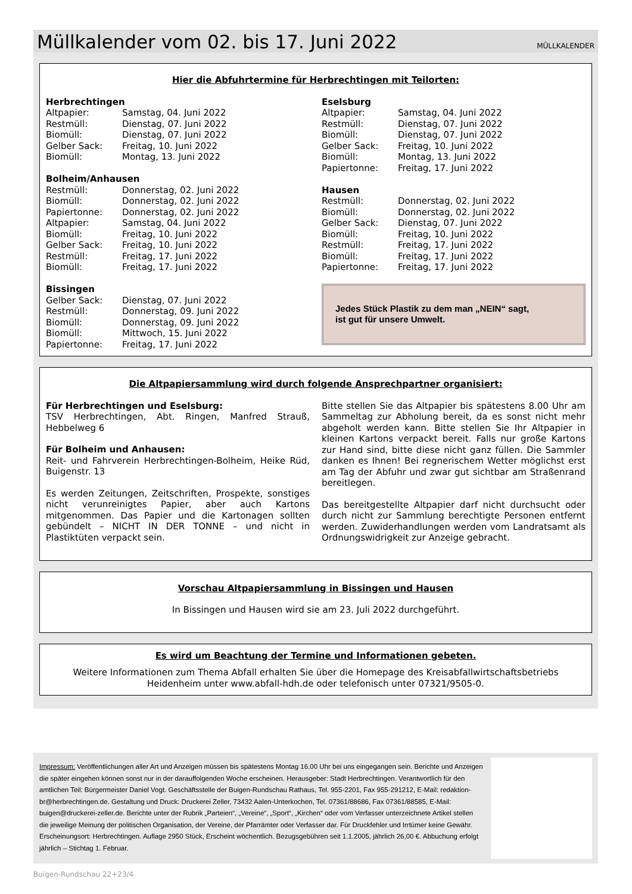Müllkalender vom 02. bis 17. Juni 2022
MÜLLKALENDER
Hier die Abfuhrtermine für Herbrechtingen mit Teilorten:
Herbrechtingen
| Altpapier: | Samstag, 04. Juni 2022 |
| Restmüll: | Dienstag, 07. Juni 2022 |
| Biomüll: | Dienstag, 07. Juni 2022 |
| Gelber Sack: | Freitag, 10. Juni 2022 |
| Biomüll: | Montag, 13. Juni 2022 |
Bolheim/Anhausen
| Restmüll: | Donnerstag, 02. Juni 2022 |
| Biomüll: | Donnerstag, 02. Juni 2022 |
| Papiertonne: | Donnerstag, 02. Juni 2022 |
| Altpapier: | Samstag, 04. Juni 2022 |
| Biomüll: | Freitag, 10. Juni 2022 |
| Gelber Sack: | Freitag, 10. Juni 2022 |
| Restmüll: | Freitag, 17. Juni 2022 |
| Biomüll: | Freitag, 17. Juni 2022 |
Bissingen
| Gelber Sack: | Dienstag, 07. Juni 2022 |
| Restmüll: | Donnerstag, 09. Juni 2022 |
| Biomüll: | Donnerstag, 09. Juni 2022 |
| Biomüll: | Mittwoch, 15. Juni 2022 |
| Papiertonne: | Freitag, 17. Juni 2022 |
Eselsburg
| Altpapier: | Samstag, 04. Juni 2022 |
| Restmüll: | Dienstag, 07. Juni 2022 |
| Biomüll: | Dienstag, 07. Juni 2022 |
| Gelber Sack: | Freitag, 10. Juni 2022 |
| Biomüll: | Montag, 13. Juni 2022 |
| Papiertonne: | Freitag, 17. Juni 2022 |
Hausen
| Restmüll: | Donnerstag, 02. Juni 2022 |
| Biomüll: | Donnerstag, 02. Juni 2022 |
| Gelber Sack: | Dienstag, 07. Juni 2022 |
| Biomüll: | Freitag, 10. Juni 2022 |
| Restmüll: | Freitag, 17. Juni 2022 |
| Biomüll: | Freitag, 17. Juni 2022 |
| Papiertonne: | Freitag, 17. Juni 2022 |
Jedes Stück Plastik zu dem man „NEIN“ sagt,
ist gut für unsere Umwelt.
Die Altpapiersammlung wird durch folgende Ansprechpartner organisiert:
Für Herbrechtingen und Eselsburg:
TSV Herbrechtingen, Abt. Ringen, Manfred Strauß, Hebbelweg 6
Für Bolheim und Anhausen:
Reit- und Fahrverein Herbrechtingen-Bolheim, Heike Rüd, Buigenstr. 13
Es werden Zeitungen, Zeitschriften, Prospekte, sonstiges nicht verunreinigtes Papier, aber auch Kartons mitgenommen. Das Papier und die Kartonagen sollten gebündelt – NICHT IN DER TONNE – und nicht in Plastiktüten verpackt sein.
Bitte stellen Sie das Altpapier bis spätestens 8.00 Uhr am Sammeltag zur Abholung bereit, da es sonst nicht mehr abgeholt werden kann. Bitte stellen Sie Ihr Altpapier in kleinen Kartons verpackt bereit. Falls nur große Kartons zur Hand sind, bitte diese nicht ganz füllen. Die Sammler danken es Ihnen! Bei regnerischem Wetter möglichst erst am Tag der Abfuhr und zwar gut sichtbar am Straßenrand bereitlegen.
Das bereitgestellte Altpapier darf nicht durchsucht oder durch nicht zur Sammlung berechtigte Personen entfernt werden. Zuwiderhandlungen werden vom Landratsamt als Ordnungswidrigkeit zur Anzeige gebracht.
Vorschau Altpapiersammlung in Bissingen und Hausen
In Bissingen und Hausen wird sie am 23. Juli 2022 durchgeführt.
Es wird um Beachtung der Termine und Informationen gebeten.
Weitere Informationen zum Thema Abfall erhalten Sie über die Homepage des Kreisabfallwirtschaftsbetriebs Heidenheim unter www.abfall-hdh.de oder telefonisch unter 07321/9505-0.
Impressum: Veröffentlichungen aller Art und Anzeigen müssen bis spätestens Montag 16.00 Uhr bei uns eingegangen sein. Berichte und Anzeigen die später eingehen können sonst nur in der darauffolgenden Woche erscheinen. Herausgeber: Stadt Herbrechtingen. Verantwortlich für den amtlichen Teil: Bürgermeister Daniel Vogt. Geschäftsstelle der Buigen-Rundschau Rathaus, Tel. 955-2201, Fax 955-291212, E-Mail: redaktion-br@herbrechtingen.de. Gestaltung und Druck: Druckerei Zeller, 73432 Aalen-Unterkochen, Tel. 07361/88686, Fax 07361/88585, E-Mail: buigen@druckerei-zeller.de. Berichte unter der Rubrik „Parteien“, „Vereine“, „Sport“, „Kirchen“ oder vom Verfasser unterzeichnete Artikel stellen die jeweilige Meinung der politischen Organisation, der Vereine, der Pfarrämter oder Verfasser dar. Für Druckfehler und Irrtümer keine Gewähr. Erscheinungsort: Herbrechtingen. Auflage 2950 Stück, Erscheint wöchentlich. Bezugsgebühren seit 1.1.2005, jährlich 26,00 €. Abbuchung erfolgt jährlich – Stichtag 1. Februar.
Buigen-Rundschau 22+23/4